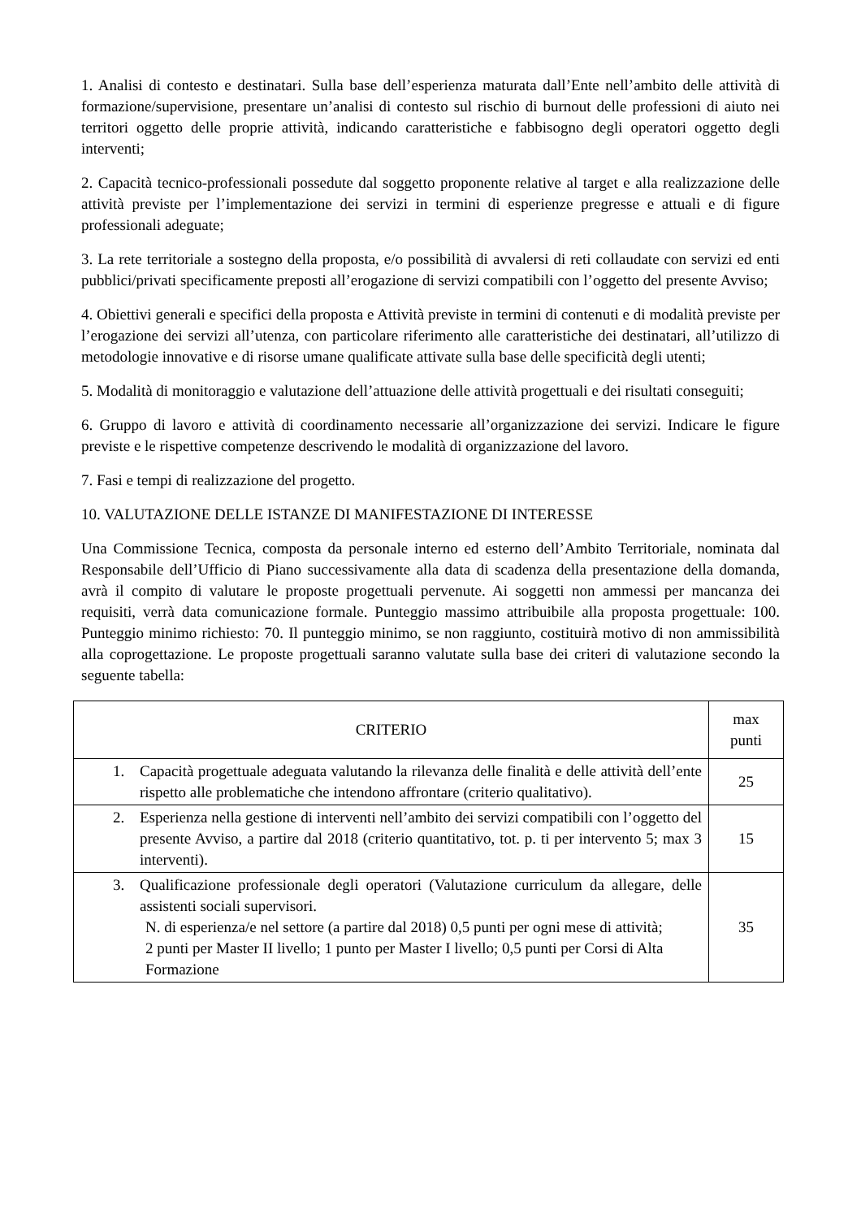1. Analisi di contesto e destinatari. Sulla base dell’esperienza maturata dall’Ente nell’ambito delle attività di formazione/supervisione, presentare un’analisi di contesto sul rischio di burnout delle professioni di aiuto nei territori oggetto delle proprie attività, indicando caratteristiche e fabbisogno degli operatori oggetto degli interventi;
2. Capacità tecnico-professionali possedute dal soggetto proponente relative al target e alla realizzazione delle attività previste per l’implementazione dei servizi in termini di esperienze pregresse e attuali e di figure professionali adeguate;
3. La rete territoriale a sostegno della proposta, e/o possibilità di avvalersi di reti collaudate con servizi ed enti pubblici/privati specificamente preposti all’erogazione di servizi compatibili con l’oggetto del presente Avviso;
4. Obiettivi generali e specifici della proposta e Attività previste in termini di contenuti e di modalità previste per l’erogazione dei servizi all’utenza, con particolare riferimento alle caratteristiche dei destinatari, all’utilizzo di metodologie innovative e di risorse umane qualificate attivate sulla base delle specificità degli utenti;
5. Modalità di monitoraggio e valutazione dell’attuazione delle attività progettuali e dei risultati conseguiti;
6. Gruppo di lavoro e attività di coordinamento necessarie all’organizzazione dei servizi. Indicare le figure previste e le rispettive competenze descrivendo le modalità di organizzazione del lavoro.
7. Fasi e tempi di realizzazione del progetto.
10. VALUTAZIONE DELLE ISTANZE DI MANIFESTAZIONE DI INTERESSE
Una Commissione Tecnica, composta da personale interno ed esterno dell’Ambito Territoriale, nominata dal Responsabile dell’Ufficio di Piano successivamente alla data di scadenza della presentazione della domanda, avrà il compito di valutare le proposte progettuali pervenute. Ai soggetti non ammessi per mancanza dei requisiti, verrà data comunicazione formale. Punteggio massimo attribuibile alla proposta progettuale: 100. Punteggio minimo richiesto: 70. Il punteggio minimo, se non raggiunto, costituirà motivo di non ammissibilità alla coprogettazione. Le proposte progettuali saranno valutate sulla base dei criteri di valutazione secondo la seguente tabella:
| CRITERIO | max punti |
| --- | --- |
| 1. Capacità progettuale adeguata valutando la rilevanza delle finalità e delle attività dell’ente rispetto alle problematiche che intendono affrontare (criterio qualitativo). | 25 |
| 2. Esperienza nella gestione di interventi nell’ambito dei servizi compatibili con l’oggetto del presente Avviso, a partire dal 2018 (criterio quantitativo, tot. p. ti per intervento 5; max 3 interventi). | 15 |
| 3. Qualificazione professionale degli operatori (Valutazione curriculum da allegare, delle assistenti sociali supervisori. N. di esperienza/e nel settore (a partire dal 2018) 0,5 punti per ogni mese di attività; 2 punti per Master II livello; 1 punto per Master I livello; 0,5 punti per Corsi di Alta Formazione | 35 |